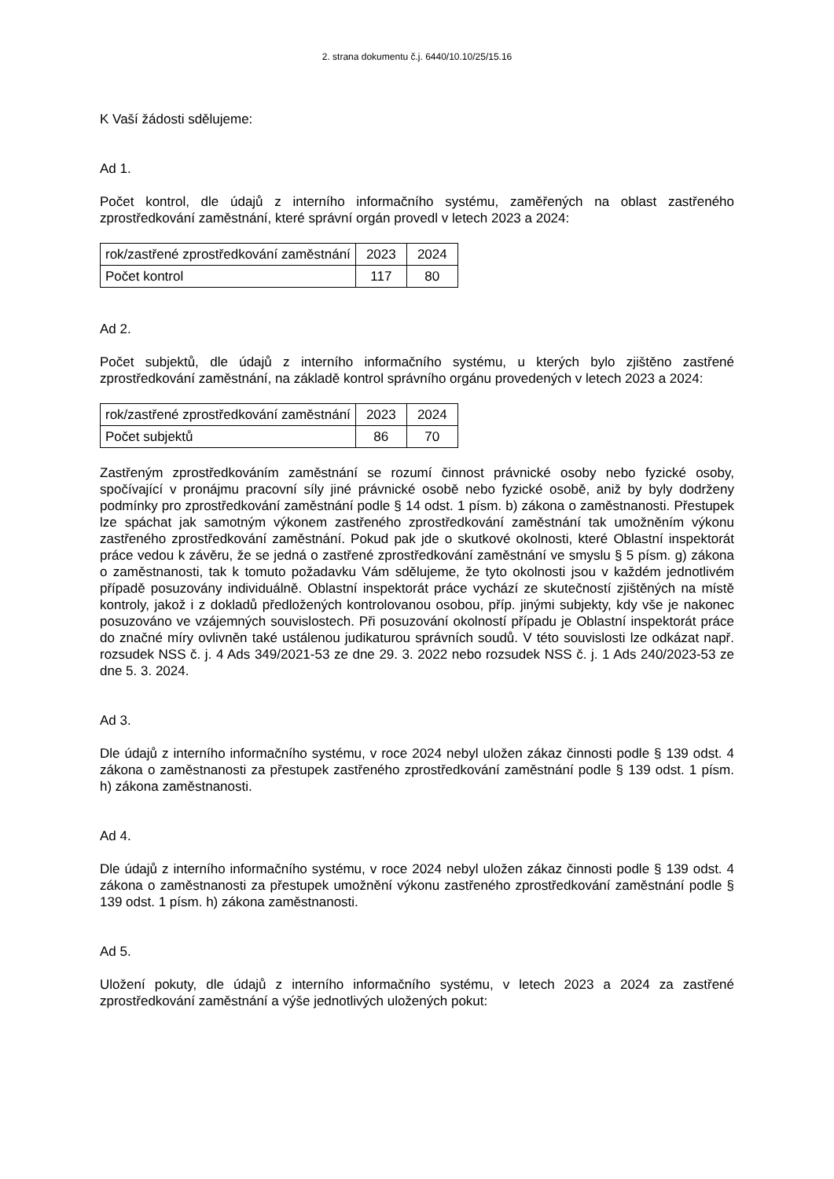2. strana dokumentu č.j. 6440/10.10/25/15.16
K Vaší žádosti sdělujeme:
Ad 1.
Počet kontrol, dle údajů z interního informačního systému, zaměřených na oblast zastřeného zprostředkování zaměstnání, které správní orgán provedl v letech 2023 a 2024:
| rok/zastřené zprostředkování zaměstnání | 2023 | 2024 |
| Počet kontrol | 117 | 80 |
Ad 2.
Počet subjektů, dle údajů z interního informačního systému, u kterých bylo zjištěno zastřené zprostředkování zaměstnání, na základě kontrol správního orgánu provedených v letech 2023 a 2024:
| rok/zastřené zprostředkování zaměstnání | 2023 | 2024 |
| Počet subjektů | 86 | 70 |
Zastřeným zprostředkováním zaměstnání se rozumí činnost právnické osoby nebo fyzické osoby, spočívající v pronájmu pracovní síly jiné právnické osobě nebo fyzické osobě, aniž by byly dodrženy podmínky pro zprostředkování zaměstnání podle § 14 odst. 1 písm. b) zákona o zaměstnanosti. Přestupek lze spáchat jak samotným výkonem zastřeného zprostředkování zaměstnání tak umožněním výkonu zastřeného zprostředkování zaměstnání. Pokud pak jde o skutkové okolnosti, které Oblastní inspektorát práce vedou k závěru, že se jedná o zastřené zprostředkování zaměstnání ve smyslu § 5 písm. g) zákona o zaměstnanosti, tak k tomuto požadavku Vám sdělujeme, že tyto okolnosti jsou v každém jednotlivém případě posuzovány individuálně. Oblastní inspektorát práce vychází ze skutečností zjištěných na místě kontroly, jakož i z dokladů předložených kontrolovanou osobou, příp. jinými subjekty, kdy vše je nakonec posuzováno ve vzájemných souvislostech. Při posuzování okolností případu je Oblastní inspektorát práce do značné míry ovlivněn také ustálenou judikaturou správních soudů. V této souvislosti lze odkázat např. rozsudek NSS č. j. 4 Ads 349/2021-53 ze dne 29. 3. 2022 nebo rozsudek NSS č. j. 1 Ads 240/2023-53 ze dne 5. 3. 2024.
Ad 3.
Dle údajů z interního informačního systému, v roce 2024 nebyl uložen zákaz činnosti podle § 139 odst. 4 zákona o zaměstnanosti za přestupek zastřeného zprostředkování zaměstnání podle § 139 odst. 1 písm. h) zákona zaměstnanosti.
Ad 4.
Dle údajů z interního informačního systému, v roce 2024 nebyl uložen zákaz činnosti podle § 139 odst. 4 zákona o zaměstnanosti za přestupek umožnění výkonu zastřeného zprostředkování zaměstnání podle § 139 odst. 1 písm. h) zákona zaměstnanosti.
Ad 5.
Uložení pokuty, dle údajů z interního informačního systému, v letech 2023 a 2024 za zastřené zprostředkování zaměstnání a výše jednotlivých uložených pokut: